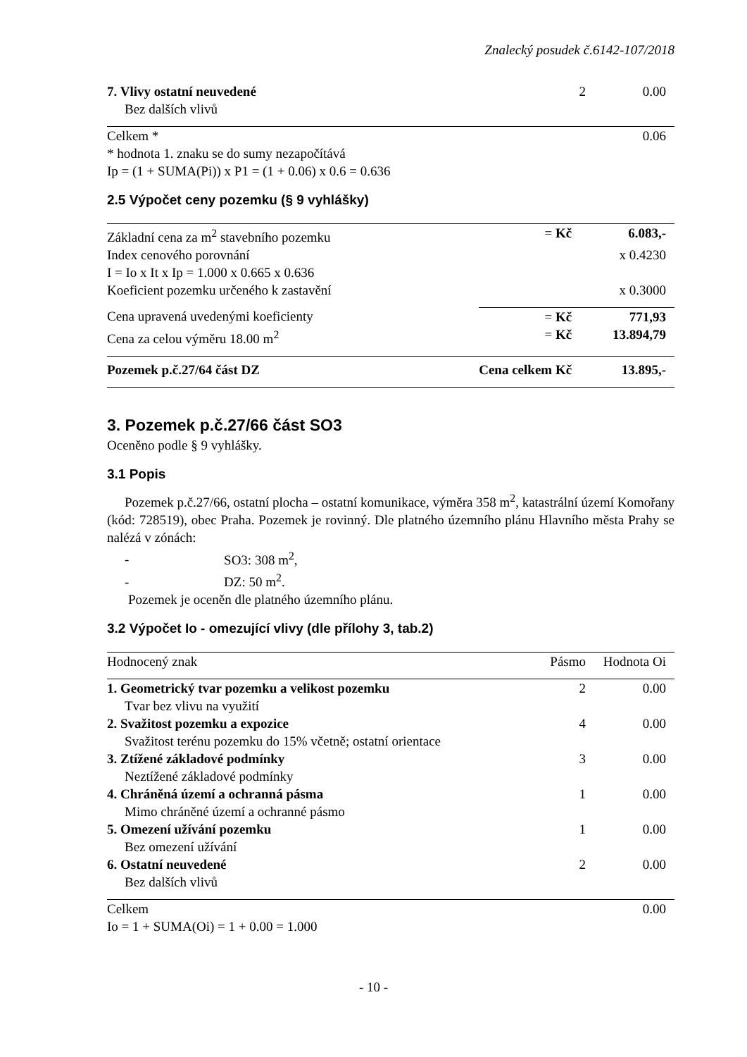Znalecký posudek č.6142-107/2018
| 7. Vlivy ostatní neuvedené | 2 | 0.00 |
| Bez dalších vlivů | | |
| Celkem * | | 0.06 |
* hodnota 1. znaku se do sumy nezapočítává
Ip = (1 + SUMA(Pi)) x P1 = (1 + 0.06) x 0.6 = 0.636
2.5 Výpočet ceny pozemku (§ 9 vyhlášky)
| Základní cena za m<sup>2</sup> stavebního pozemku | = Kč | 6.083,- |
| Index cenového porovnání | | x 0.4230 |
| I = Io x It x Ip = 1.000 x 0.665 x 0.636 | | |
| Koeficient pozemku určeného k zastavění | | x 0.3000 |
| Cena upravená uvedenými koeficienty | = Kč | 771,93 |
| Cena za celou výměru 18.00 m<sup>2</sup> | = Kč | 13.894,79 |
| Pozemek p.č.27/64 část DZ | Cena celkem Kč | 13.895,- |
3. Pozemek p.č.27/66 část SO3
Oceněno podle § 9 vyhlášky.
3.1 Popis
Pozemek p.č.27/66, ostatní plocha – ostatní komunikace, výměra 358 m<sup>2</sup>, katastrální území Komořany (kód: 728519), obec Praha. Pozemek je rovinný. Dle platného územního plánu Hlavního města Prahy se nalézá v zónách:
- SO3: 308 m<sup>2</sup>,
- DZ: 50 m<sup>2</sup>.
Pozemek je oceněn dle platného územního plánu.
3.2 Výpočet Io - omezující vlivy (dle přílohy 3, tab.2)
| Hodnocený znak | Pásmo | Hodnota Oi |
| --- | --- | --- |
| 1. Geometrický tvar pozemku a velikost pozemku | 2 | 0.00 |
| Tvar bez vlivu na využití | | |
| 2. Svažitost pozemku a expozice | 4 | 0.00 |
| Svažitost terénu pozemku do 15% včetně; ostatní orientace | | |
| 3. Ztížené základové podmínky | 3 | 0.00 |
| Neztížené základové podmínky | | |
| 4. Chráněná území a ochranná pásma | 1 | 0.00 |
| Mimo chráněné území a ochranné pásmo | | |
| 5. Omezení užívání pozemku | 1 | 0.00 |
| Bez omezení užívání | | |
| 6. Ostatní neuvedené | 2 | 0.00 |
| Bez dalších vlivů | | |
| Celkem | | 0.00 |
Io = 1 + SUMA(Oi) = 1 + 0.00 = 1.000
- 10 -